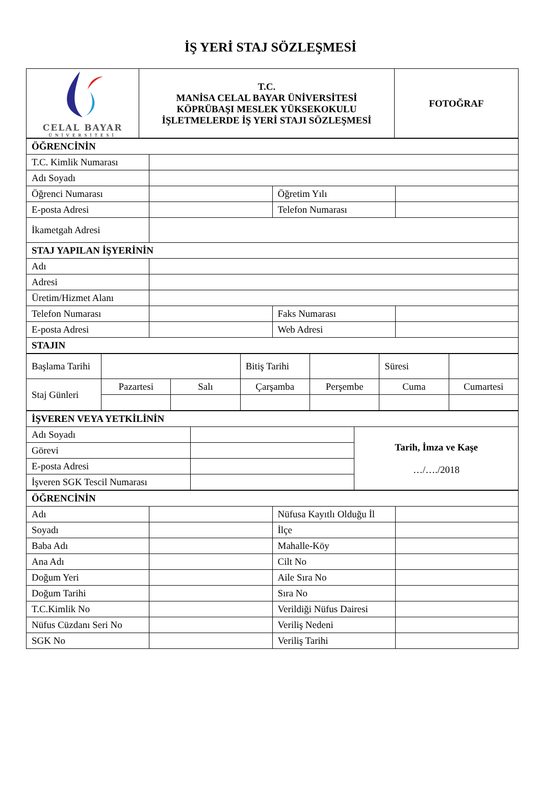İŞ YERİ STAJ SÖZLEŞMESİ
| CELAL BAYAR ÜNİVERSİTESİ | T.C. MANİSA CELAL BAYAR ÜNİVERSİTESİ KÖPRÜBAŞI MESLEK YÜKSEKOKULU İŞLETMELERDE İŞ YERİ STAJI SÖZLEŞMESİ | FOTOĞRAF |
| ÖĞRENCİNİN | | | |
| --- | --- | --- | --- |
| T.C. Kimlik Numarası | | | |
| Adı Soyadı | | | |
| Öğrenci Numarası | | Öğretim Yılı | |
| E-posta Adresi | | Telefon Numarası | |
| İkametgah Adresi | | | |
| STAJ YAPILAN İŞYERİNİN | | | |
| Adı | | | |
| Adresi | | | |
| Üretim/Hizmet Alanı | | | |
| Telefon Numarası | | Faks Numarası | |
| E-posta Adresi | | Web Adresi | |
| STAJIN | | | |
| Başlama Tarihi | | | Bitiş Tarihi | | Süresi | |
| Staj Günleri | Pazartesi | Salı | Çarşamba | Perşembe | Cuma | Cumartesi |
| İŞVEREN VEYA YETKİLİNİN | | |
| --- | --- | --- |
| Adı Soyadı | | Tarih, İmza ve Kaşe …/…./2018 |
| Görevi | | |
| E-posta Adresi | | |
| İşveren SGK Tescil Numarası | | |
| ÖĞRENCİNİN | | | |
| --- | --- | --- | --- |
| Adı | | Nüfusa Kayıtlı Olduğu İl | |
| Soyadı | | İlçe | |
| Baba Adı | | Mahalle-Köy | |
| Ana Adı | | Cilt No | |
| Doğum Yeri | | Aile Sıra No | |
| Doğum Tarihi | | Sıra No | |
| T.C.Kimlik No | | Verildiği Nüfus Dairesi | |
| Nüfus Cüzdanı Seri No | | Veriliş Nedeni | |
| SGK No | | Veriliş Tarihi | |